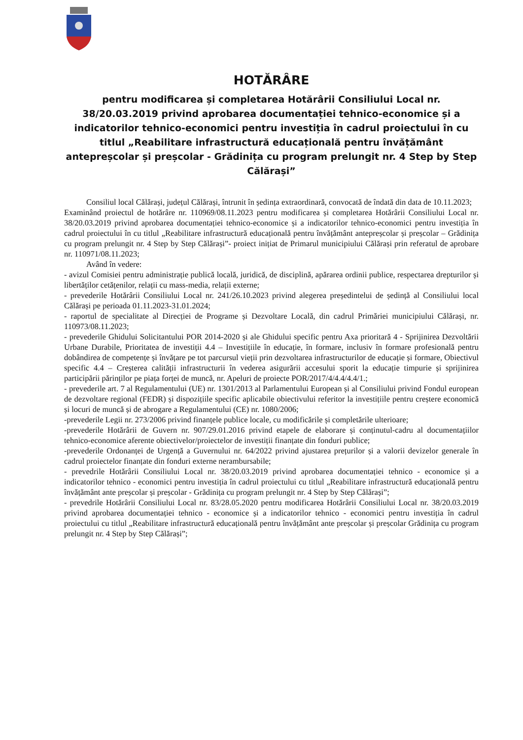HOTĂRÂRE
pentru modificarea și completarea Hotărârii Consiliului Local nr. 38/20.03.2019 privind aprobarea documentației tehnico-economice și a indicatorilor tehnico-economici pentru investiția în cadrul proiectului în cu titlul „Reabilitare infrastructură educațională pentru învățământ antepreșcolar și preșcolar - Grădinița cu program prelungit nr. 4 Step by Step Călărași”
Consiliul local Călărași, județul Călărași, întrunit în ședința extraordinară, convocată de îndată din data de 10.11.2023;
Examinând proiectul de hotărâre nr. 110969/08.11.2023 pentru modificarea și completarea Hotărârii Consiliului Local nr. 38/20.03.2019 privind aprobarea documentației tehnico-economice și a indicatorilor tehnico-economici pentru investiția în cadrul proiectului în cu titlul „Reabilitare infrastructură educațională pentru învățământ antepreșcolar și preșcolar – Grădinița cu program prelungit nr. 4 Step by Step Călărași”- proiect inițiat de Primarul municipiului Călărași prin referatul de aprobare nr. 110971/08.11.2023;
Având în vedere:
- avizul Comisiei pentru administrație publică locală, juridică, de disciplină, apărarea ordinii publice, respectarea drepturilor și libertăților cetățenilor, relații cu mass-media, relații externe;
- prevederile Hotărârii Consiliului Local nr. 241/26.10.2023 privind alegerea președintelui de ședință al Consiliului local Călărași pe perioada 01.11.2023-31.01.2024;
- raportul de specialitate al Direcției de Programe și Dezvoltare Locală, din cadrul Primăriei municipiului Călărași, nr. 110973/08.11.2023;
- prevederile Ghidului Solicitantului POR 2014-2020 și ale Ghidului specific pentru Axa prioritară 4 - Sprijinirea Dezvoltării Urbane Durabile, Prioritatea de investiții 4.4 – Investițiile în educație, în formare, inclusiv în formare profesională pentru dobândirea de competențe și învățare pe tot parcursul vieții prin dezvoltarea infrastructurilor de educație și formare, Obiectivul specific 4.4 – Creșterea calității infrastructurii în vederea asigurării accesului sporit la educație timpurie și sprijinirea participării părinților pe piața forței de muncă, nr. Apeluri de proiecte POR/2017/4/4.4/4.4/1.;
- prevederile art. 7 al Regulamentului (UE) nr. 1301/2013 al Parlamentului European și al Consiliului privind Fondul european de dezvoltare regional (FEDR) și dispozițiile specific aplicabile obiectivului referitor la investițiile pentru creștere economică și locuri de muncă și de abrogare a Regulamentului (CE) nr. 1080/2006;
-prevederile Legii nr. 273/2006 privind finanțele publice locale, cu modificările și completările ulterioare;
-prevederile Hotărârii de Guvern nr. 907/29.01.2016 privind etapele de elaborare și conținutul-cadru al documentațiilor tehnico-economice aferente obiectivelor/proiectelor de investiții finanțate din fonduri publice;
-prevederile Ordonanței de Urgență a Guvernului nr. 64/2022 privind ajustarea prețurilor și a valorii devizelor generale în cadrul proiectelor finanțate din fonduri externe nerambursabile;
- prevedrile Hotărârii Consiliului Local nr. 38/20.03.2019 privind aprobarea documentației tehnico - economice și a indicatorilor tehnico - economici pentru investiția în cadrul proiectului cu titlul „Reabilitare infrastructură educațională pentru învățământ ante preșcolar și preșcolar - Grădinița cu program prelungit nr. 4 Step by Step Călărași”;
- prevedrile Hotărârii Consiliului Local nr. 83/28.05.2020 pentru modificarea Hotărârii Consiliului Local nr. 38/20.03.2019 privind aprobarea documentației tehnico - economice și a indicatorilor tehnico - economici pentru investiția în cadrul proiectului cu titlul „Reabilitare infrastructură educațională pentru învățământ ante preșcolar și preșcolar Grădinița cu program prelungit nr. 4 Step by Step Călărași”;